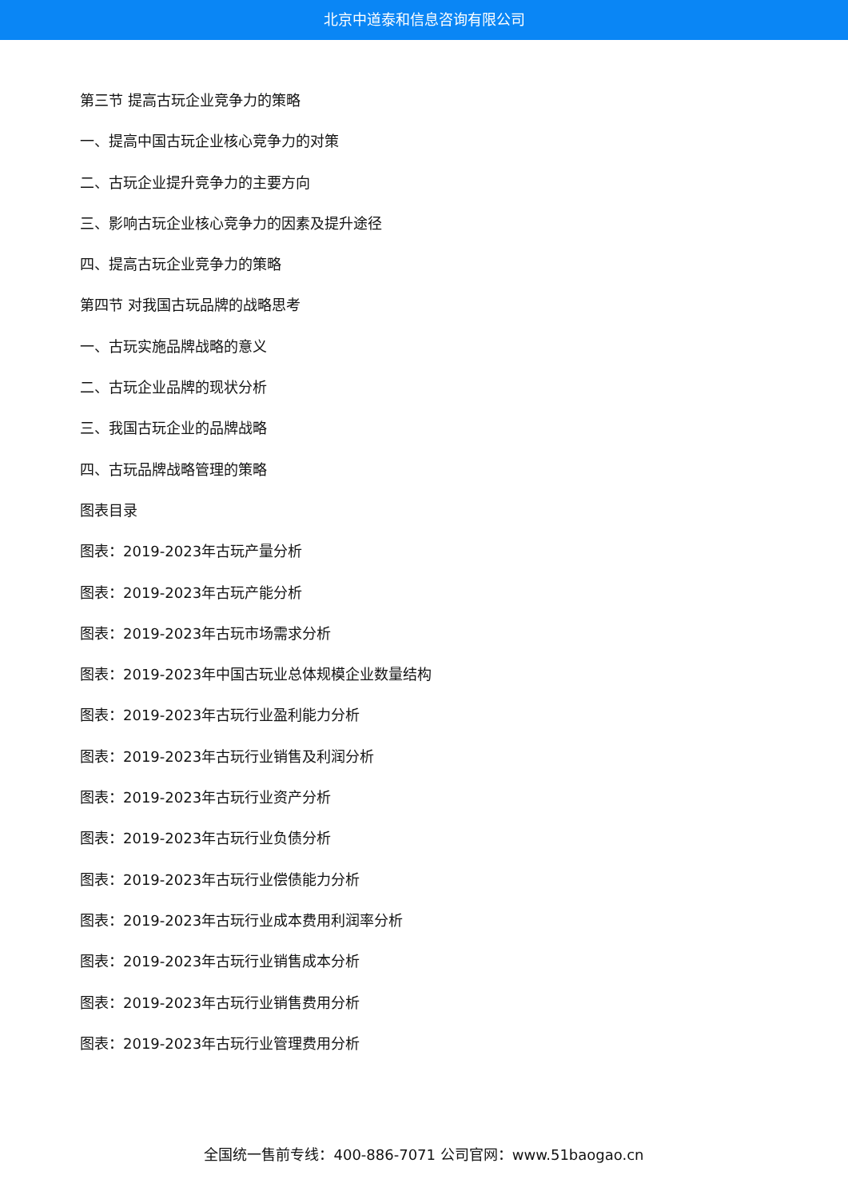北京中道泰和信息咨询有限公司
第三节 提高古玩企业竞争力的策略
一、提高中国古玩企业核心竞争力的对策
二、古玩企业提升竞争力的主要方向
三、影响古玩企业核心竞争力的因素及提升途径
四、提高古玩企业竞争力的策略
第四节 对我国古玩品牌的战略思考
一、古玩实施品牌战略的意义
二、古玩企业品牌的现状分析
三、我国古玩企业的品牌战略
四、古玩品牌战略管理的策略
图表目录
图表：2019-2023年古玩产量分析
图表：2019-2023年古玩产能分析
图表：2019-2023年古玩市场需求分析
图表：2019-2023年中国古玩业总体规模企业数量结构
图表：2019-2023年古玩行业盈利能力分析
图表：2019-2023年古玩行业销售及利润分析
图表：2019-2023年古玩行业资产分析
图表：2019-2023年古玩行业负债分析
图表：2019-2023年古玩行业偿债能力分析
图表：2019-2023年古玩行业成本费用利润率分析
图表：2019-2023年古玩行业销售成本分析
图表：2019-2023年古玩行业销售费用分析
图表：2019-2023年古玩行业管理费用分析
全国统一售前专线：400-886-7071 公司官网：www.51baogao.cn